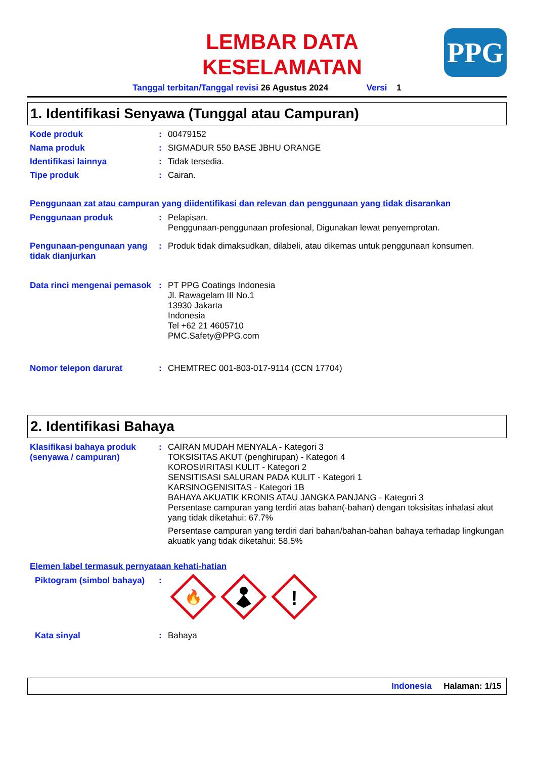PPG
LEMBAR DATA
KESELAMATAN
Tanggal terbitan/Tanggal revisi 26 Agustus 2024 Versi 1
1. Identifikasi Senyawa (Tunggal atau Campuran)
Kode produk : 00479152
Nama produk : SIGMADUR 550 BASE JBHU ORANGE
Identifikasi lainnya : Tidak tersedia.
Tipe produk : Cairan.
Penggunaan zat atau campuran yang diidentifikasi dan relevan dan penggunaan yang tidak disarankan
Penggunaan produk : Pelapisan.
Penggunaan-penggunaan profesional, Digunakan lewat penyemprotan.
Pengunaan-pengunaan yang tidak dianjurkan
: Produk tidak dimaksudkan, dilabeli, atau dikemas untuk penggunaan konsumen.
Data rinci mengenai pemasok
: PT PPG Coatings Indonesia
Jl. Rawagelam III No.1
13930 Jakarta
Indonesia
Tel +62 21 4605710
PMC.Safety@PPG.com
Nomor telepon darurat : CHEMTREC 001-803-017-9114 (CCN 17704)
2. Identifikasi Bahaya
Klasifikasi bahaya produk (senyawa / campuran)
: CAIRAN MUDAH MENYALA - Kategori 3
TOKSISITAS AKUT (penghirupan) - Kategori 4
KOROSI/IRITASI KULIT - Kategori 2
SENSITISASI SALURAN PADA KULIT - Kategori 1
KARSINOGENISITAS - Kategori 1B
BAHAYA AKUATIK KRONIS ATAU JANGKA PANJANG - Kategori 3
Persentase campuran yang terdiri atas bahan(-bahan) dengan toksisitas inhalasi akut yang tidak diketahui: 67.7%
Persentase campuran yang terdiri dari bahan/bahan-bahan bahaya terhadap lingkungan akuatik yang tidak diketahui: 58.5%
Elemen label termasuk pernyataan kehati-hatian
Piktogram (simbol bahaya)
:
🔥
!
Kata sinyal : Bahaya
Indonesia Halaman: 1/15